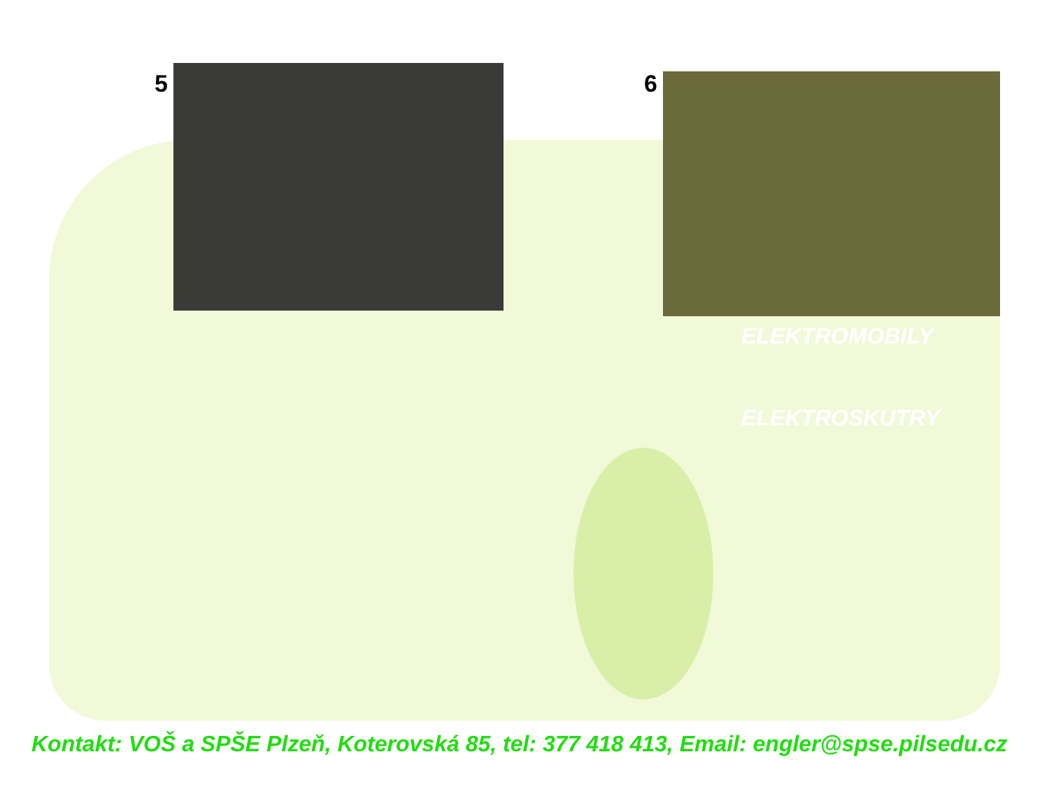5 6
ELEKTROMOBILY
ELEKTROSKUTRY
Kontakt: VOŠ a SPŠE Plzeň, Koterovská 85, tel: 377 418 413, Email: engler@spse.pilsedu.cz